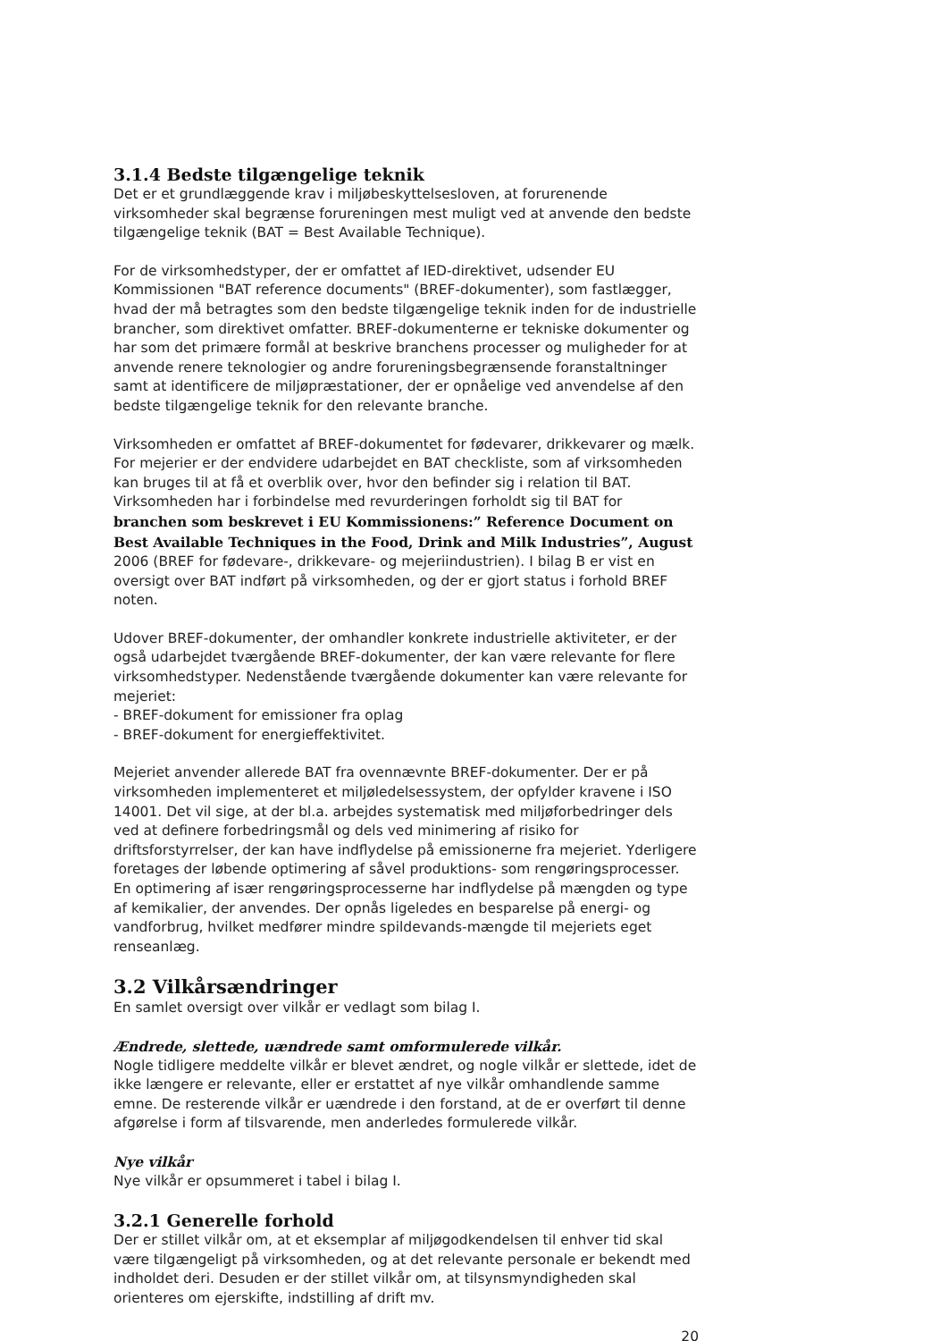3.1.4 Bedste tilgængelige teknik
Det er et grundlæggende krav i miljøbeskyttelsesloven, at forurenende virksomheder skal begrænse forureningen mest muligt ved at anvende den bedste tilgængelige teknik (BAT = Best Available Technique).
For de virksomhedstyper, der er omfattet af IED-direktivet, udsender EU Kommissionen "BAT reference documents" (BREF-dokumenter), som fastlægger, hvad der må betragtes som den bedste tilgængelige teknik inden for de industrielle brancher, som direktivet omfatter. BREF-dokumenterne er tekniske dokumenter og har som det primære formål at beskrive branchens processer og muligheder for at anvende renere teknologier og andre forureningsbegrænsende foranstaltninger samt at identificere de miljøpræstationer, der er opnåelige ved anvendelse af den bedste tilgængelige teknik for den relevante branche.
Virksomheden er omfattet af BREF-dokumentet for fødevarer, drikkevarer og mælk. For mejerier er der endvidere udarbejdet en BAT checkliste, som af virksomheden kan bruges til at få et overblik over, hvor den befinder sig i relation til BAT. Virksomheden har i forbindelse med revurderingen forholdt sig til BAT for branchen som beskrevet i EU Kommissionens:” Reference Document on Best Available Techniques in the Food, Drink and Milk Industries”, August 2006 (BREF for fødevare-, drikkevare- og mejeriindustrien). I bilag B er vist en oversigt over BAT indført på virksomheden, og der er gjort status i forhold BREF noten.
Udover BREF-dokumenter, der omhandler konkrete industrielle aktiviteter, er der også udarbejdet tværgående BREF-dokumenter, der kan være relevante for flere virksomhedstyper. Nedenstående tværgående dokumenter kan være relevante for mejeriet:
- BREF-dokument for emissioner fra oplag
- BREF-dokument for energieffektivitet.
Mejeriet anvender allerede BAT fra ovennævnte BREF-dokumenter. Der er på virksomheden implementeret et miljøledelsessystem, der opfylder kravene i ISO 14001. Det vil sige, at der bl.a. arbejdes systematisk med miljøforbedringer dels ved at definere forbedringsmål og dels ved minimering af risiko for driftsforstyrrelser, der kan have indflydelse på emissionerne fra mejeriet. Yderligere foretages der løbende optimering af såvel produktions- som rengøringsprocesser. En optimering af især rengøringsprocesserne har indflydelse på mængden og type af kemikalier, der anvendes. Der opnås ligeledes en besparelse på energi- og vandforbrug, hvilket medfører mindre spildevands-mængde til mejeriets eget renseanlæg.
3.2 Vilkårsændringer
En samlet oversigt over vilkår er vedlagt som bilag I.
Ændrede, slettede, uændrede samt omformulerede vilkår.
Nogle tidligere meddelte vilkår er blevet ændret, og nogle vilkår er slettede, idet de ikke længere er relevante, eller er erstattet af nye vilkår omhandlende samme emne. De resterende vilkår er uændrede i den forstand, at de er overført til denne afgørelse i form af tilsvarende, men anderledes formulerede vilkår.
Nye vilkår
Nye vilkår er opsummeret i tabel i bilag I.
3.2.1 Generelle forhold
Der er stillet vilkår om, at et eksemplar af miljøgodkendelsen til enhver tid skal være tilgængeligt på virksomheden, og at det relevante personale er bekendt med indholdet deri. Desuden er der stillet vilkår om, at tilsynsmyndigheden skal orienteres om ejerskifte, indstilling af drift mv.
20